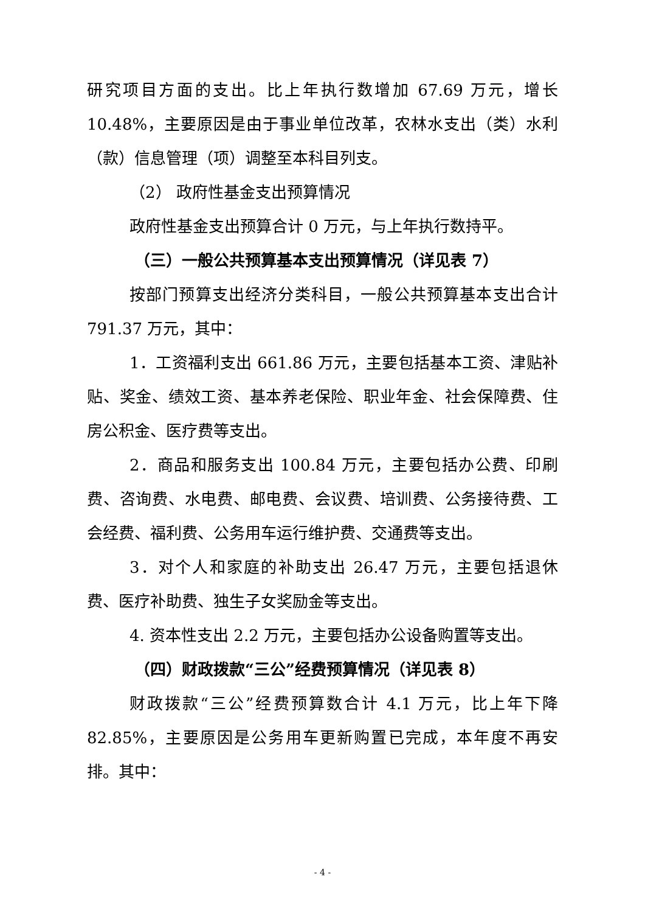研究项目方面的支出。比上年执行数增加 67.69 万元，增长 10.48%，主要原因是由于事业单位改革，农林水支出（类）水利（款）信息管理（项）调整至本科目列支。
（2） 政府性基金支出预算情况
政府性基金支出预算合计 0 万元，与上年执行数持平。
（三）一般公共预算基本支出预算情况（详见表 7）
按部门预算支出经济分类科目，一般公共预算基本支出合计 791.37 万元，其中：
1．工资福利支出 661.86 万元，主要包括基本工资、津贴补贴、奖金、绩效工资、基本养老保险、职业年金、社会保障费、住房公积金、医疗费等支出。
2．商品和服务支出 100.84 万元，主要包括办公费、印刷费、咨询费、水电费、邮电费、会议费、培训费、公务接待费、工会经费、福利费、公务用车运行维护费、交通费等支出。
3．对个人和家庭的补助支出 26.47 万元，主要包括退休费、医疗补助费、独生子女奖励金等支出。
4. 资本性支出 2.2 万元，主要包括办公设备购置等支出。
（四）财政拨款“三公”经费预算情况（详见表 8）
财政拨款“三公”经费预算数合计 4.1 万元，比上年下降 82.85%，主要原因是公务用车更新购置已完成，本年度不再安排。其中：
- 4 -